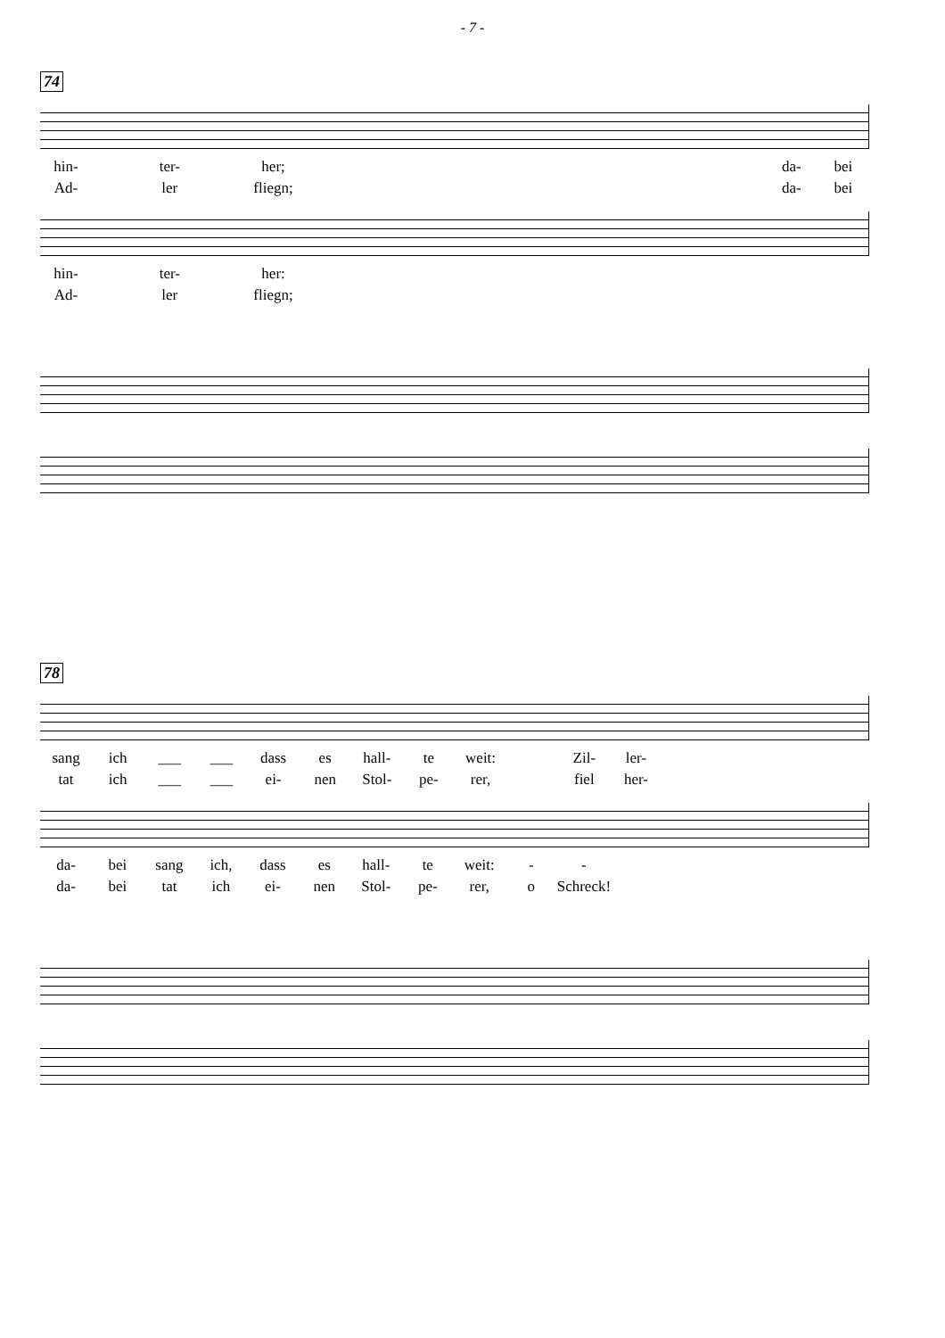- 7 -
74
hin- ter- her; da- bei Ad- ler fliegn; da- bei
hin- ter- her: Ad- ler fliegn;
78
sang ich ___ ___ dass es hall- te weit: Zil- ler- tat ich ___ ___ ei- nen Stol- pe- rer, fiel her-
da- bei sang ich, dass es hall- te weit: - - da- bei tat ich ei- nen Stol- pe- rer, o Schreck!